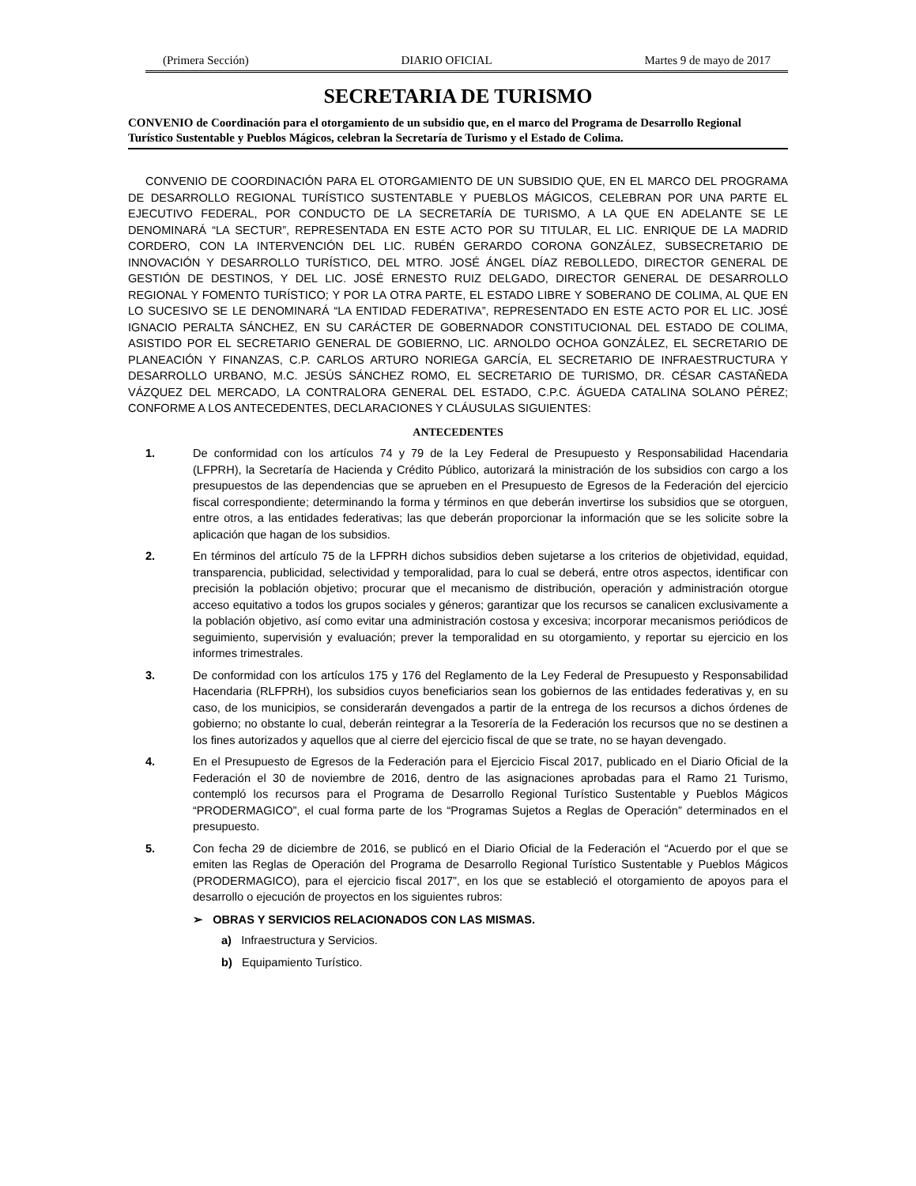(Primera Sección) DIARIO OFICIAL Martes 9 de mayo de 2017
SECRETARIA DE TURISMO
CONVENIO de Coordinación para el otorgamiento de un subsidio que, en el marco del Programa de Desarrollo Regional Turístico Sustentable y Pueblos Mágicos, celebran la Secretaría de Turismo y el Estado de Colima.
CONVENIO DE COORDINACIÓN PARA EL OTORGAMIENTO DE UN SUBSIDIO QUE, EN EL MARCO DEL PROGRAMA DE DESARROLLO REGIONAL TURÍSTICO SUSTENTABLE Y PUEBLOS MÁGICOS, CELEBRAN POR UNA PARTE EL EJECUTIVO FEDERAL, POR CONDUCTO DE LA SECRETARÍA DE TURISMO, A LA QUE EN ADELANTE SE LE DENOMINARÁ “LA SECTUR”, REPRESENTADA EN ESTE ACTO POR SU TITULAR, EL LIC. ENRIQUE DE LA MADRID CORDERO, CON LA INTERVENCIÓN DEL LIC. RUBÉN GERARDO CORONA GONZÁLEZ, SUBSECRETARIO DE INNOVACIÓN Y DESARROLLO TURÍSTICO, DEL MTRO. JOSÉ ÁNGEL DÍAZ REBOLLEDO, DIRECTOR GENERAL DE GESTIÓN DE DESTINOS, Y DEL LIC. JOSÉ ERNESTO RUIZ DELGADO, DIRECTOR GENERAL DE DESARROLLO REGIONAL Y FOMENTO TURÍSTICO; Y POR LA OTRA PARTE, EL ESTADO LIBRE Y SOBERANO DE COLIMA, AL QUE EN LO SUCESIVO SE LE DENOMINARÁ “LA ENTIDAD FEDERATIVA”, REPRESENTADO EN ESTE ACTO POR EL LIC. JOSÉ IGNACIO PERALTA SÁNCHEZ, EN SU CARÁCTER DE GOBERNADOR CONSTITUCIONAL DEL ESTADO DE COLIMA, ASISTIDO POR EL SECRETARIO GENERAL DE GOBIERNO, LIC. ARNOLDO OCHOA GONZÁLEZ, EL SECRETARIO DE PLANEACIÓN Y FINANZAS, C.P. CARLOS ARTURO NORIEGA GARCÍA, EL SECRETARIO DE INFRAESTRUCTURA Y DESARROLLO URBANO, M.C. JESÚS SÁNCHEZ ROMO, EL SECRETARIO DE TURISMO, DR. CÉSAR CASTAÑEDA VÁZQUEZ DEL MERCADO, LA CONTRALORA GENERAL DEL ESTADO, C.P.C. ÁGUEDA CATALINA SOLANO PÉREZ; CONFORME A LOS ANTECEDENTES, DECLARACIONES Y CLÁUSULAS SIGUIENTES:
ANTECEDENTES
1. De conformidad con los artículos 74 y 79 de la Ley Federal de Presupuesto y Responsabilidad Hacendaria (LFPRH), la Secretaría de Hacienda y Crédito Público, autorizará la ministración de los subsidios con cargo a los presupuestos de las dependencias que se aprueben en el Presupuesto de Egresos de la Federación del ejercicio fiscal correspondiente; determinando la forma y términos en que deberán invertirse los subsidios que se otorguen, entre otros, a las entidades federativas; las que deberán proporcionar la información que se les solicite sobre la aplicación que hagan de los subsidios.
2. En términos del artículo 75 de la LFPRH dichos subsidios deben sujetarse a los criterios de objetividad, equidad, transparencia, publicidad, selectividad y temporalidad, para lo cual se deberá, entre otros aspectos, identificar con precisión la población objetivo; procurar que el mecanismo de distribución, operación y administración otorgue acceso equitativo a todos los grupos sociales y géneros; garantizar que los recursos se canalicen exclusivamente a la población objetivo, así como evitar una administración costosa y excesiva; incorporar mecanismos periódicos de seguimiento, supervisión y evaluación; prever la temporalidad en su otorgamiento, y reportar su ejercicio en los informes trimestrales.
3. De conformidad con los artículos 175 y 176 del Reglamento de la Ley Federal de Presupuesto y Responsabilidad Hacendaria (RLFPRH), los subsidios cuyos beneficiarios sean los gobiernos de las entidades federativas y, en su caso, de los municipios, se considerarán devengados a partir de la entrega de los recursos a dichos órdenes de gobierno; no obstante lo cual, deberán reintegrar a la Tesorería de la Federación los recursos que no se destinen a los fines autorizados y aquellos que al cierre del ejercicio fiscal de que se trate, no se hayan devengado.
4. En el Presupuesto de Egresos de la Federación para el Ejercicio Fiscal 2017, publicado en el Diario Oficial de la Federación el 30 de noviembre de 2016, dentro de las asignaciones aprobadas para el Ramo 21 Turismo, contempló los recursos para el Programa de Desarrollo Regional Turístico Sustentable y Pueblos Mágicos “PRODERMAGICO”, el cual forma parte de los “Programas Sujetos a Reglas de Operación” determinados en el presupuesto.
5. Con fecha 29 de diciembre de 2016, se publicó en el Diario Oficial de la Federación el “Acuerdo por el que se emiten las Reglas de Operación del Programa de Desarrollo Regional Turístico Sustentable y Pueblos Mágicos (PRODERMAGICO), para el ejercicio fiscal 2017”, en los que se estableció el otorgamiento de apoyos para el desarrollo o ejecución de proyectos en los siguientes rubros:
➢ OBRAS Y SERVICIOS RELACIONADOS CON LAS MISMAS.
a) Infraestructura y Servicios.
b) Equipamiento Turístico.